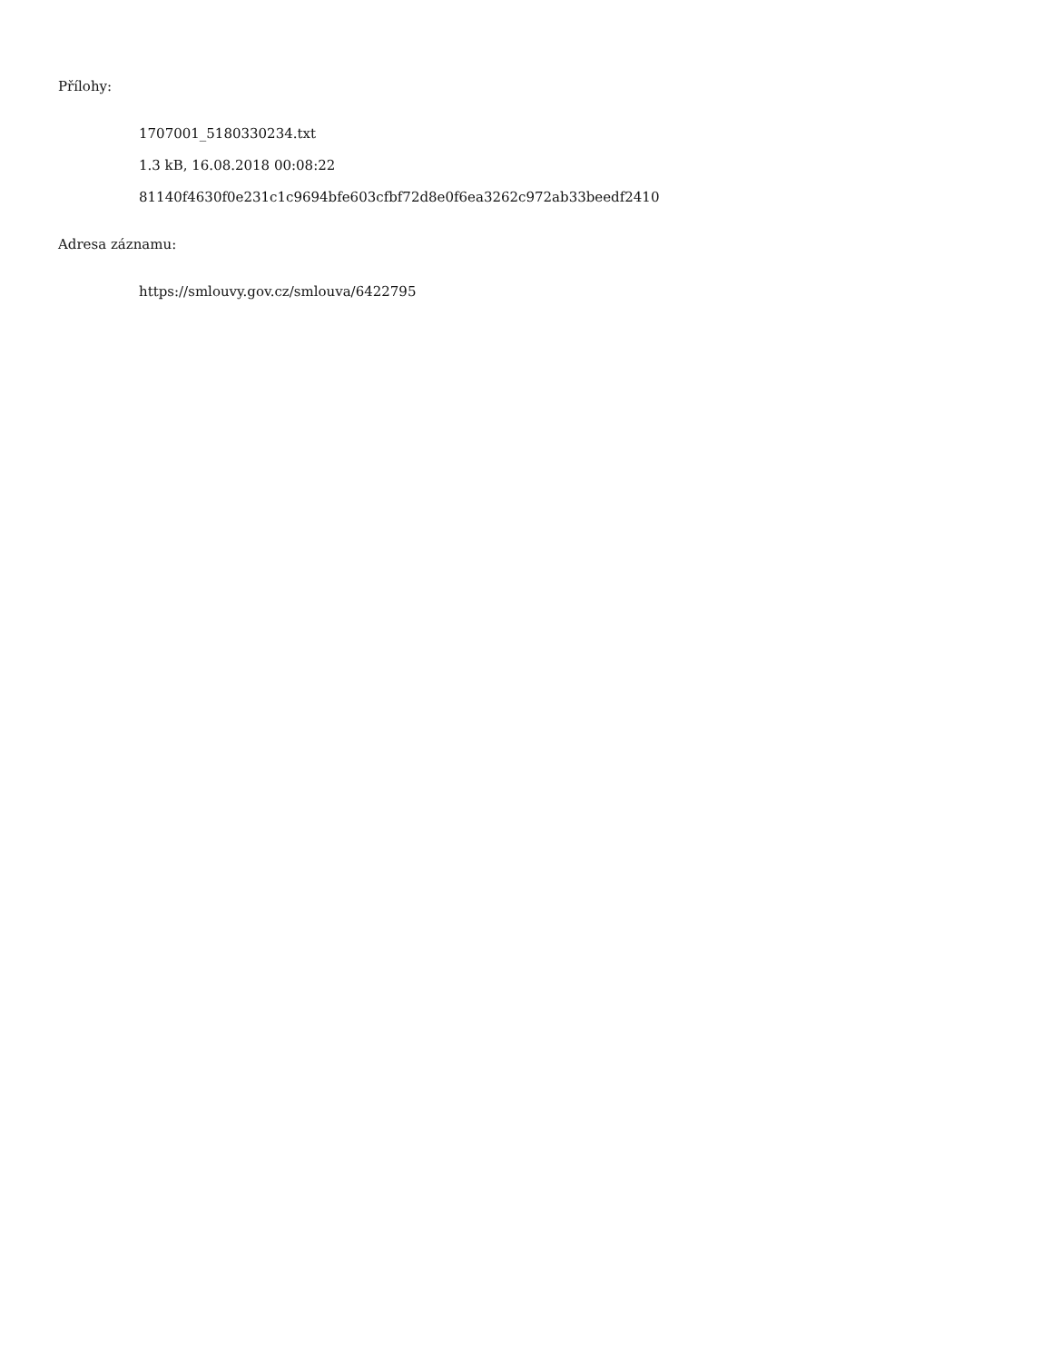Přílohy:
1707001_5180330234.txt
1.3 kB, 16.08.2018 00:08:22
81140f4630f0e231c1c9694bfe603cfbf72d8e0f6ea3262c972ab33beedf2410
Adresa záznamu:
https://smlouvy.gov.cz/smlouva/6422795